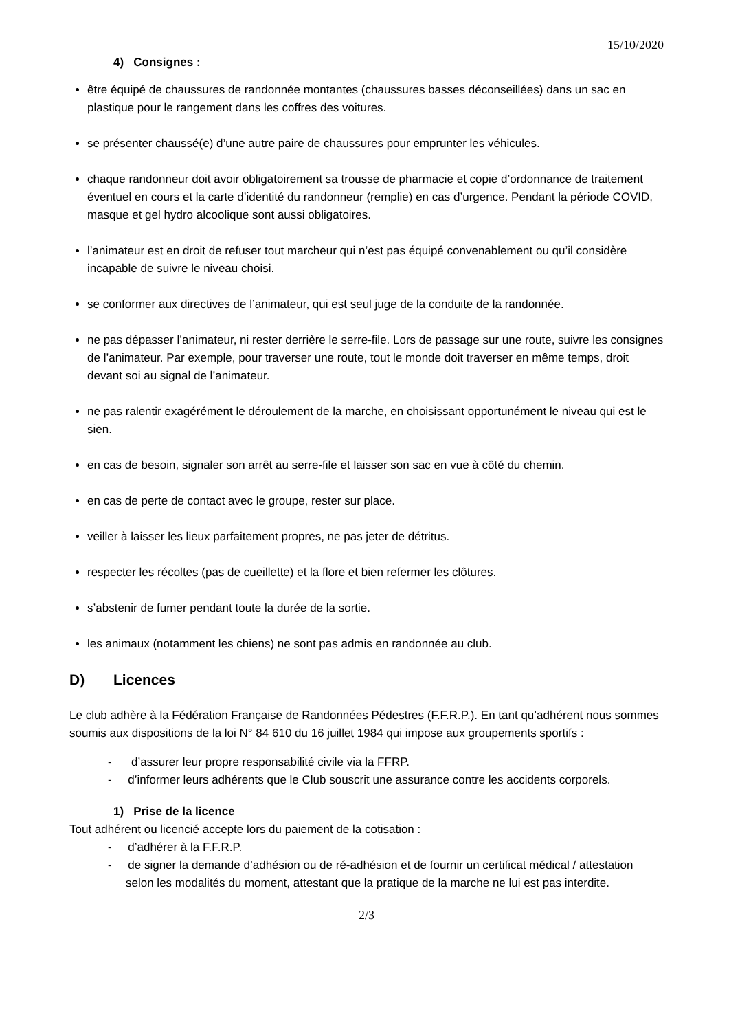15/10/2020
4) Consignes :
être équipé de chaussures de randonnée montantes (chaussures basses déconseillées) dans un sac en plastique pour le rangement dans les coffres des voitures.
se présenter chaussé(e) d’une autre paire de chaussures pour emprunter les véhicules.
chaque randonneur doit avoir obligatoirement sa trousse de pharmacie et copie d’ordonnance de traitement éventuel en cours et la carte d’identité du randonneur (remplie) en cas d’urgence. Pendant la période COVID, masque et gel hydro alcoolique sont aussi obligatoires.
l’animateur est en droit de refuser tout marcheur qui n’est pas équipé convenablement ou qu’il considère incapable de suivre le niveau choisi.
se conformer aux directives de l’animateur, qui est seul juge de la conduite de la randonnée.
ne pas dépasser l’animateur, ni rester derrière le serre-file. Lors de passage sur une route, suivre les consignes de l’animateur. Par exemple, pour traverser une route, tout le monde doit traverser en même temps, droit devant soi au signal de l’animateur.
ne pas ralentir exagérément le déroulement de la marche, en choisissant opportunément le niveau qui est le sien.
en cas de besoin, signaler son arrêt au serre-file et laisser son sac en vue à côté du chemin.
en cas de perte de contact avec le groupe, rester sur place.
veiller à laisser les lieux parfaitement propres, ne pas jeter de détritus.
respecter les récoltes (pas de cueillette) et la flore et bien refermer les clôtures.
s’abstenir de fumer pendant toute la durée de la sortie.
les animaux (notamment les chiens) ne sont pas admis en randonnée au club.
D) Licences
Le club adhère à la Fédération Française de Randonnées Pédestres (F.F.R.P.). En tant qu’adhérent nous sommes soumis aux dispositions de la loi N° 84 610 du 16 juillet 1984 qui impose aux groupements sportifs :
- d’assurer leur propre responsabilité civile via la FFRP.
- d’informer leurs adhérents que le Club souscrit une assurance contre les accidents corporels.
1) Prise de la licence
Tout adhérent ou licencié accepte lors du paiement de la cotisation :
- d’adhérer à la F.F.R.P.
- de signer la demande d’adhésion ou de ré-adhésion et de fournir un certificat médical / attestation selon les modalités du moment, attestant que la pratique de la marche ne lui est pas interdite.
2/3